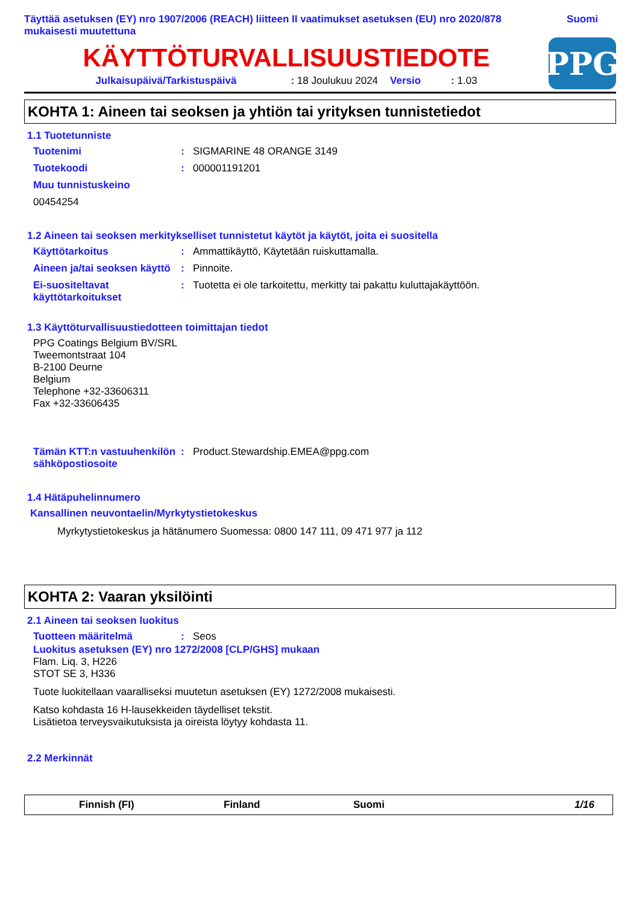Täyttää asetuksen (EY) nro 1907/2006 (REACH) liitteen II vaatimukset asetuksen (EU) nro 2020/878
mukaisesti muutettuna
Suomi
KÄYTTÖTURVALLISUUSTIEDOTE
Julkaisupäivä/Tarkistuspäivä: 18 Joulukuu 2024 Versio: 1.03
PPG
KOHTA 1: Aineen tai seoksen ja yhtiön tai yrityksen tunnistetiedot
1.1 Tuotetunniste
Tuotenimi: SIGMARINE 48 ORANGE 3149
Tuotekoodi: 000001191201
Muu tunnistuskeino
00454254
1.2 Aineen tai seoksen merkitykselliset tunnistetut käytöt ja käytöt, joita ei suositella
Käyttötarkoitus: Ammattikäyttö, Käytetään ruiskuttamalla.
Aineen ja/tai seoksen käyttö: Pinnoite.
Ei-suositeltavat käyttötarkoitukset: Tuotetta ei ole tarkoitettu, merkitty tai pakattu kuluttajakäyttöön.
1.3 Käyttöturvallisuustiedotteen toimittajan tiedot
PPG Coatings Belgium BV/SRL
Tweemontstraat 104
B-2100 Deurne
Belgium
Telephone +32-33606311
Fax +32-33606435
Tämän KTT:n vastuuhenkilön sähköpostiosoite: Product.Stewardship.EMEA@ppg.com
1.4 Hätäpuhelinnumero
Kansallinen neuvontaelin/Myrkytystietokeskus
Myrkytystietokeskus ja hätänumero Suomessa: 0800 147 111, 09 471 977 ja 112
KOHTA 2: Vaaran yksilöinti
2.1 Aineen tai seoksen luokitus
Tuotteen määritelmä: Seos
Luokitus asetuksen (EY) nro 1272/2008 [CLP/GHS] mukaan
Flam. Liq. 3, H226
STOT SE 3, H336
Tuote luokitellaan vaaralliseksi muutetun asetuksen (EY) 1272/2008 mukaisesti.
Katso kohdasta 16 H-lausekkeiden täydelliset tekstit.
Lisätietoa terveysvaikutuksista ja oireista löytyy kohdasta 11.
2.2 Merkinnät
Finnish (FI) Finland Suomi 1/16